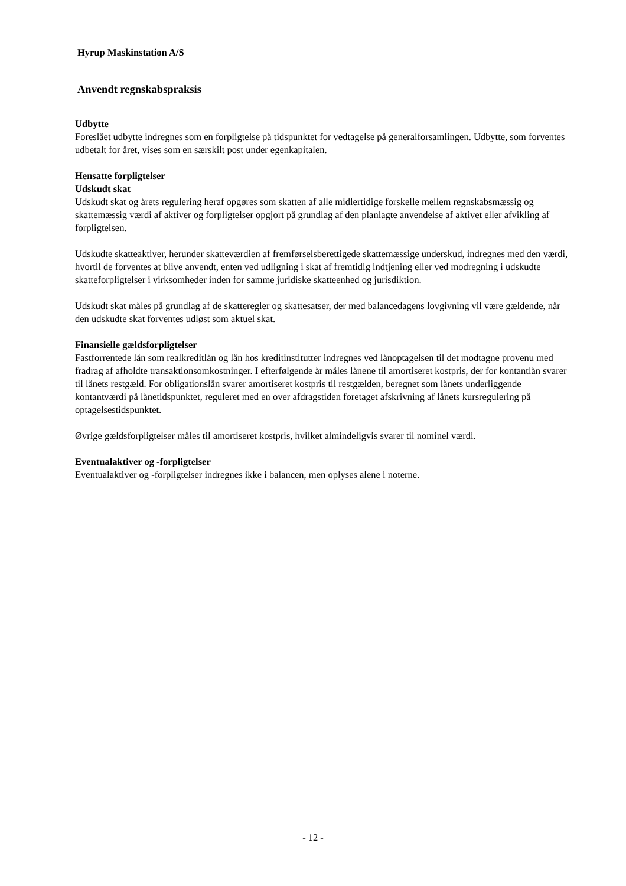Hyrup Maskinstation A/S
Anvendt regnskabspraksis
Udbytte
Foreslået udbytte indregnes som en forpligtelse på tidspunktet for vedtagelse på generalforsamlingen. Udbytte, som forventes udbetalt for året, vises som en særskilt post under egenkapitalen.
Hensatte forpligtelser
Udskudt skat
Udskudt skat og årets regulering heraf opgøres som skatten af alle midlertidige forskelle mellem regnskabsmæssig og skattemæssig værdi af aktiver og forpligtelser opgjort på grundlag af den planlagte anvendelse af aktivet eller afvikling af forpligtelsen.
Udskudte skatteaktiver, herunder skatteværdien af fremførselsberettigede skattemæssige underskud, indregnes med den værdi, hvortil de forventes at blive anvendt, enten ved udligning i skat af fremtidig indtjening eller ved modregning i udskudte skatteforpligtelser i virksomheder inden for samme juridiske skatteenhed og jurisdiktion.
Udskudt skat måles på grundlag af de skatteregler og skattesatser, der med balancedagens lovgivning vil være gældende, når den udskudte skat forventes udløst som aktuel skat.
Finansielle gældsforpligtelser
Fastforrentede lån som realkreditlån og lån hos kreditinstitutter indregnes ved lånoptagelsen til det modtagne provenu med fradrag af afholdte transaktionsomkostninger. I efterfølgende år måles lånene til amortiseret kostpris, der for kontantlån svarer til lånets restgæld. For obligationslån svarer amortiseret kostpris til restgælden, beregnet som lånets underliggende kontantværdi på lånetidspunktet, reguleret med en over afdragstiden foretaget afskrivning af lånets kursregulering på optagelsestidspunktet.
Øvrige gældsforpligtelser måles til amortiseret kostpris, hvilket almindeligvis svarer til nominel værdi.
Eventualaktiver og -forpligtelser
Eventualaktiver og -forpligtelser indregnes ikke i balancen, men oplyses alene i noterne.
- 12 -